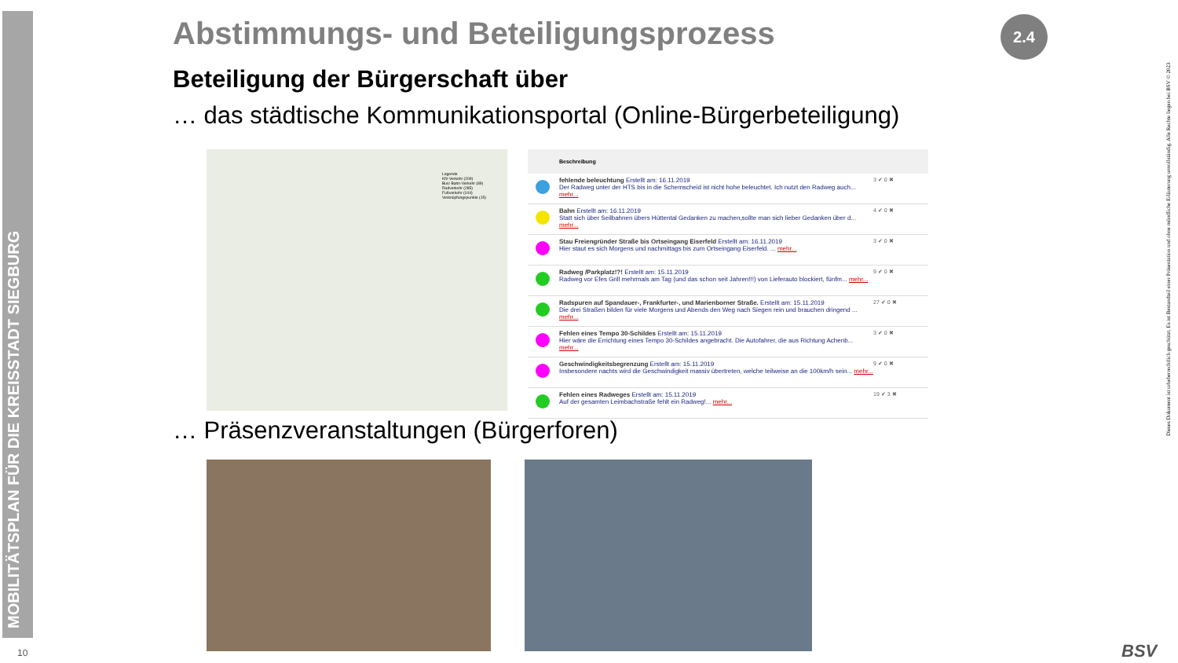MOBILITÄTSPLAN FÜR DIE KREISSTADT SIEGBURG
Abstimmungs- und Beteiligungsprozess
Beteiligung der Bürgerschaft über
… das städtische Kommunikationsportal (Online-Bürgerbeteiligung)
2.4
Legende
Kfz-Verkehr (209)
Bus/ Bahn-Verkehr (89)
Radverkehr (285)
Fußverkehr (104)
Verknüpfungspunkte (15)
Beschreibung
fehlende beleuchtung Erstellt am: 16.11.2019
Der Radweg unter der HTS bis in die Schemscheid ist nicht hohe beleuchtet. Ich nutzt den Radweg auch... mehr...
3 ✔ 0 ✖
Bahn Erstellt am: 16.11.2019
Statt sich über Seilbahnen übers Hüttental Gedanken zu machen,sollte man sich lieber Gedanken über d... mehr...
4 ✔ 0 ✖
Stau Freiengründer Straße bis Ortseingang Eiserfeld Erstellt am: 16.11.2019
Hier staut es sich Morgens und nachmittags bis zum Ortseingang Eiserfeld. ... mehr...
3 ✔ 0 ✖
Radweg /Parkplatz!?! Erstellt am: 15.11.2019
Radweg vor Efes Grill mehrmals am Tag (und das schon seit Jahren!!!) von Lieferauto blockiert, fünfm... mehr...
9 ✔ 0 ✖
Radspuren auf Spandauer-, Frankfurter-, und Marienborner Straße. Erstellt am: 15.11.2019
Die drei Straßen bilden für viele Morgens und Abends den Weg nach Siegen rein und brauchen dringend ... mehr...
27 ✔ 0 ✖
Fehlen eines Tempo 30-Schildes Erstellt am: 15.11.2019
Hier wäre die Errichtung eines Tempo 30-Schildes angebracht. Die Autofahrer, die aus Richtung Achenb... mehr...
3 ✔ 0 ✖
Geschwindigkeitsbegrenzung Erstellt am: 15.11.2019
Insbesondere nachts wird die Geschwindigkeit massiv übertreten, welche teilweise an die 100km/h sein... mehr...
9 ✔ 0 ✖
Fehlen eines Radweges Erstellt am: 15.11.2019
Auf der gesamten Leimbachstraße fehlt ein Radweg!... mehr...
19 ✔ 3 ✖
… Präsenzveranstaltungen (Bürgerforen)
10
Dieses Dokument ist urheberrechtlich geschützt. Es ist Bestandteil einer Präsentation und ohne mündliche Erläuterung unvollständig. Alle Rechte liegen bei BSV © 2023
BSV